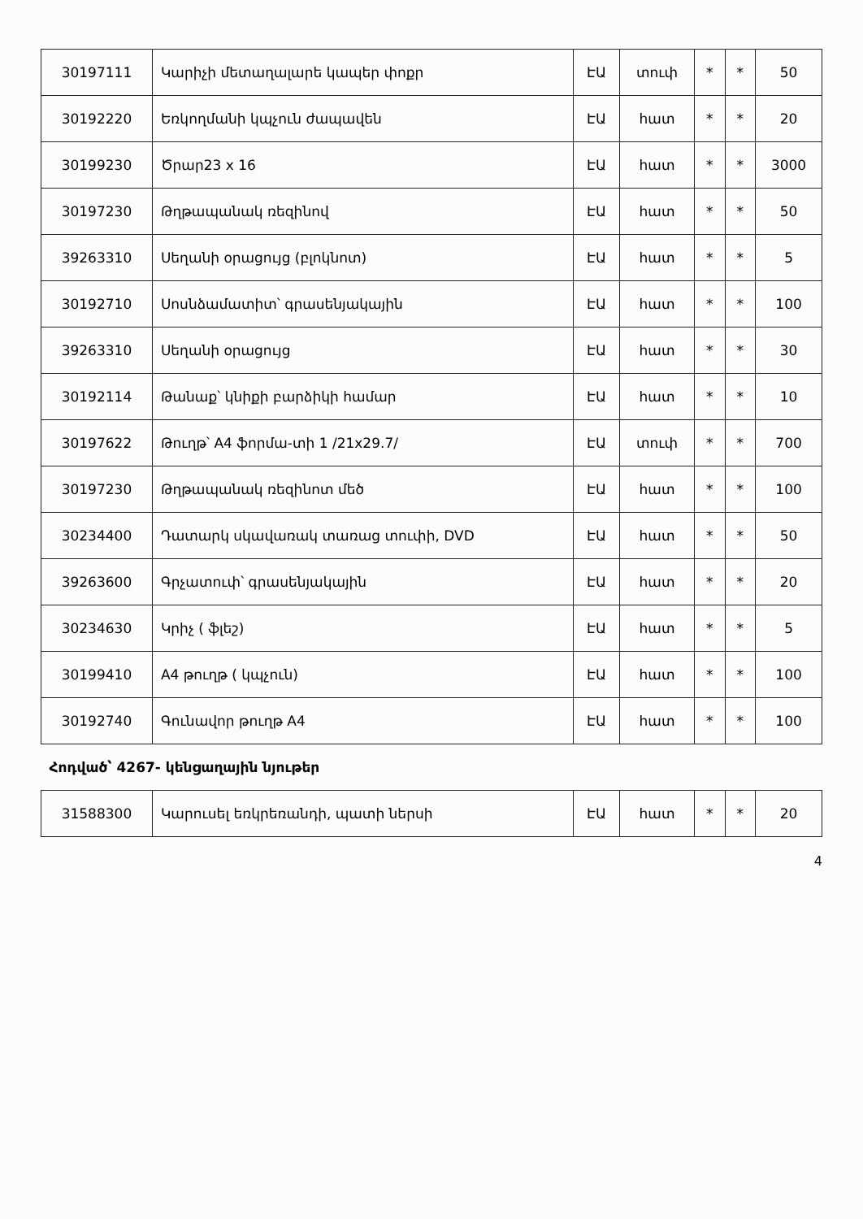| 30197111 | Կարիչի մետաղալարե կապեր փոքր | ԷԱ | տուփ | * | * | 50 |
| 30192220 | Եռկողմանի կպչուն ժապավեն | ԷԱ | հատ | * | * | 20 |
| 30199230 | Ծրար23 x 16 | ԷԱ | հատ | * | * | 3000 |
| 30197230 | Թղթապանակ ռեզինով | ԷԱ | հատ | * | * | 50 |
| 39263310 | Սեղանի օրացույց (բլոկնոտ) | ԷԱ | հատ | * | * | 5 |
| 30192710 | Սոսնձամատիտ՝ գրասենյակային | ԷԱ | հատ | * | * | 100 |
| 39263310 | Սեղանի օրացույց | ԷԱ | հատ | * | * | 30 |
| 30192114 | Թանաք՝ կնիքի բարձիկի համար | ԷԱ | հատ | * | * | 10 |
| 30197622 | Թուղթ՝ A4 ֆորմա-տի 1 /21x29.7/ | ԷԱ | տուփ | * | * | 700 |
| 30197230 | Թղթապանակ ռեզինոտ մեծ | ԷԱ | հատ | * | * | 100 |
| 30234400 | Դատարկ սկավառակ տառաց տուփի, DVD | ԷԱ | հատ | * | * | 50 |
| 39263600 | Գրչատուփ՝ գրասենյակային | ԷԱ | հատ | * | * | 20 |
| 30234630 | Կրիչ ( ֆլեշ) | ԷԱ | հատ | * | * | 5 |
| 30199410 | A4 թուղթ ( կպչուն) | ԷԱ | հատ | * | * | 100 |
| 30192740 | Գունավոր թուղթ A4 | ԷԱ | հատ | * | * | 100 |
| Հոդված՝ 4267- կենցաղային նյութեր | | | | | | |
| 31588300 | Կարուսել եռկրեռանդի, պատի ներսի | ԷԱ | հատ | * | * | 20 |
4